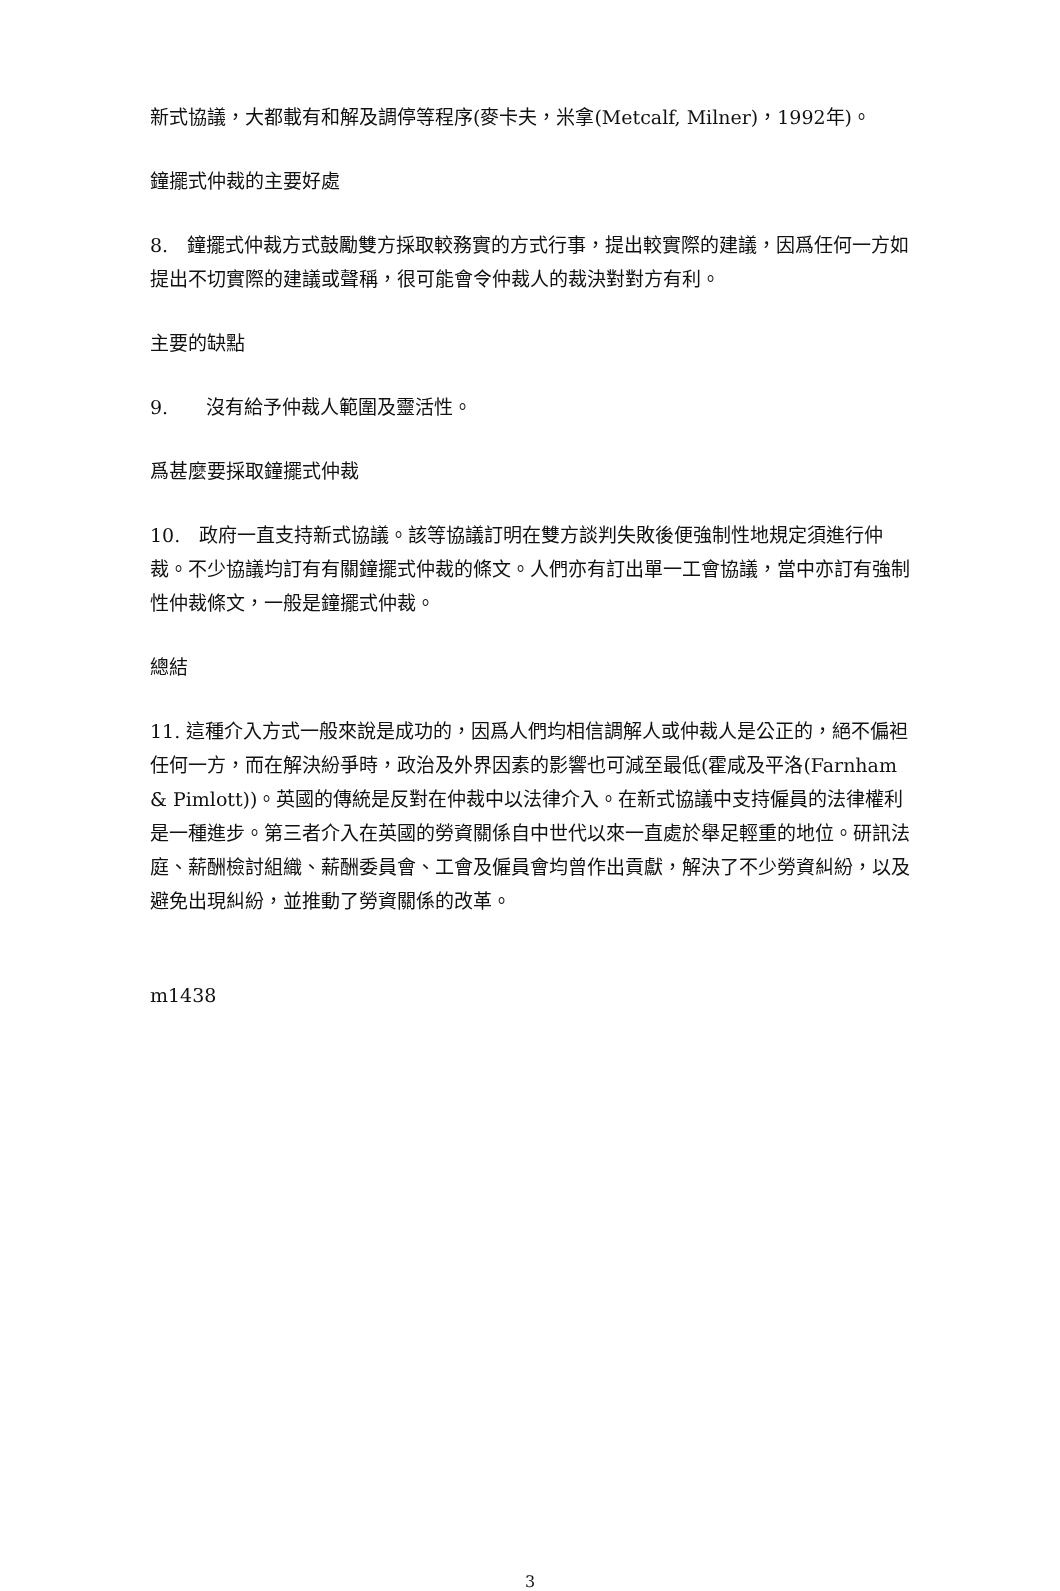新式協議，大都載有和解及調停等程序(麥卡夫，米拿(Metcalf, Milner)，1992年)。
鐘擺式仲裁的主要好處
8.　鐘擺式仲裁方式鼓勵雙方採取較務實的方式行事，提出較實際的建議，因爲任何一方如提出不切實際的建議或聲稱，很可能會令仲裁人的裁決對對方有利。
主要的缺點
9.　　沒有給予仲裁人範圍及靈活性。
爲甚麼要採取鐘擺式仲裁
10.　政府一直支持新式協議。該等協議訂明在雙方談判失敗後便強制性地規定須進行仲裁。不少協議均訂有有關鐘擺式仲裁的條文。人們亦有訂出單一工會協議，當中亦訂有強制性仲裁條文，一般是鐘擺式仲裁。
總結
11. 這種介入方式一般來說是成功的，因爲人們均相信調解人或仲裁人是公正的，絕不偏袒任何一方，而在解決紛爭時，政治及外界因素的影響也可減至最低(霍咸及平洛(Farnham & Pimlott))。英國的傳統是反對在仲裁中以法律介入。在新式協議中支持僱員的法律權利是一種進步。第三者介入在英國的勞資關係自中世代以來一直處於舉足輕重的地位。研訊法庭、薪酬檢討組織、薪酬委員會、工會及僱員會均曾作出貢獻，解決了不少勞資糾紛，以及避免出現糾紛，並推動了勞資關係的改革。
m1438
3